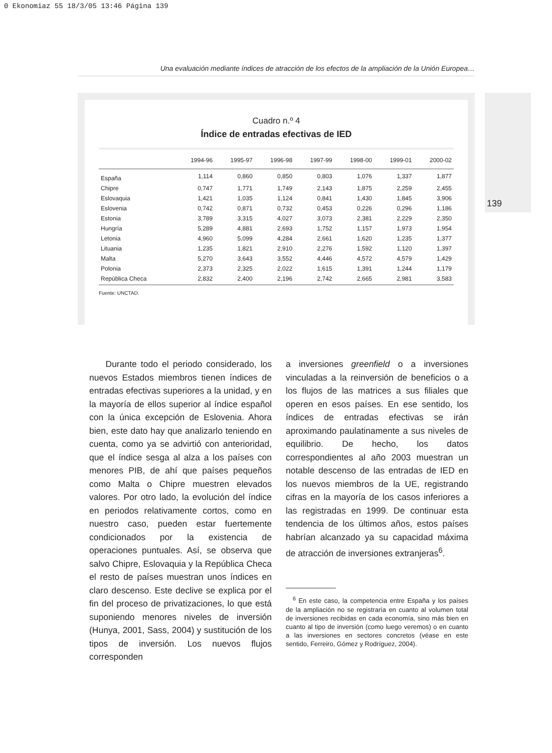0 Ekonomiaz 55 18/3/05 13:46 Página 139
Una evaluación mediante índices de atracción de los efectos de la ampliación de la Unión Europea…
139
Cuadro n.º 4
Índice de entradas efectivas de IED
| | 1994-96 | 1995-97 | 1996-98 | 1997-99 | 1998-00 | 1999-01 | 2000-02 |
| --- | --- | --- | --- | --- | --- | --- | --- |
| España | 1,114 | 0,860 | 0,850 | 0,803 | 1,076 | 1,337 | 1,877 |
| Chipre | 0,747 | 1,771 | 1,749 | 2,143 | 1,875 | 2,259 | 2,455 |
| Eslovaquia | 1,421 | 1,035 | 1,124 | 0,841 | 1,430 | 1,845 | 3,906 |
| Eslovenia | 0,742 | 0,871 | 0,732 | 0,453 | 0,226 | 0,296 | 1,186 |
| Estonia | 3,789 | 3,315 | 4,027 | 3,073 | 2,381 | 2,229 | 2,350 |
| Hungría | 5,289 | 4,881 | 2,693 | 1,752 | 1,157 | 1,973 | 1,954 |
| Letonia | 4,960 | 5,099 | 4,284 | 2,661 | 1,620 | 1,235 | 1,377 |
| Lituania | 1,235 | 1,821 | 2,910 | 2,276 | 1,592 | 1,120 | 1,397 |
| Malta | 5,270 | 3,643 | 3,552 | 4,446 | 4,572 | 4,579 | 1,429 |
| Polonia | 2,373 | 2,325 | 2,022 | 1,615 | 1,391 | 1,244 | 1,179 |
| República Checa | 2,832 | 2,400 | 2,196 | 2,742 | 2,665 | 2,981 | 3,583 |
Fuente: UNCTAD.
Durante todo el periodo considerado, los nuevos Estados miembros tienen índices de entradas efectivas superiores a la unidad, y en la mayoría de ellos superior al índice español con la única excepción de Eslovenia. Ahora bien, este dato hay que analizarlo teniendo en cuenta, como ya se advirtió con anterioridad, que el índice sesga al alza a los países con menores PIB, de ahí que países pequeños como Malta o Chipre muestren elevados valores. Por otro lado, la evolución del índice en periodos relativamente cortos, como en nuestro caso, pueden estar fuertemente condicionados por la existencia de operaciones puntuales. Así, se observa que salvo Chipre, Eslovaquia y la República Checa el resto de países muestran unos índices en claro descenso. Este declive se explica por el fin del proceso de privatizaciones, lo que está suponiendo menores niveles de inversión (Hunya, 2001, Sass, 2004) y sustitución de los tipos de inversión. Los nuevos flujos corresponden
a inversiones greenfield o a inversiones vinculadas a la reinversión de beneficios o a los flujos de las matrices a sus filiales que operen en esos países. En ese sentido, los índices de entradas efectivas se irán aproximando paulatinamente a sus niveles de equilibrio. De hecho, los datos correspondientes al año 2003 muestran un notable descenso de las entradas de IED en los nuevos miembros de la UE, registrando cifras en la mayoría de los casos inferiores a las registradas en 1999. De continuar esta tendencia de los últimos años, estos países habrían alcanzado ya su capacidad máxima de atracción de inversiones extranjeras<sup>6</sup>.
<sup>6</sup> En este caso, la competencia entre España y los países de la ampliación no se registraría en cuanto al volumen total de inversiones recibidas en cada economía, sino más bien en cuanto al tipo de inversión (como luego veremos) o en cuanto a las inversiones en sectores concretos (véase en este sentido, Ferreiro, Gómez y Rodríguez, 2004).